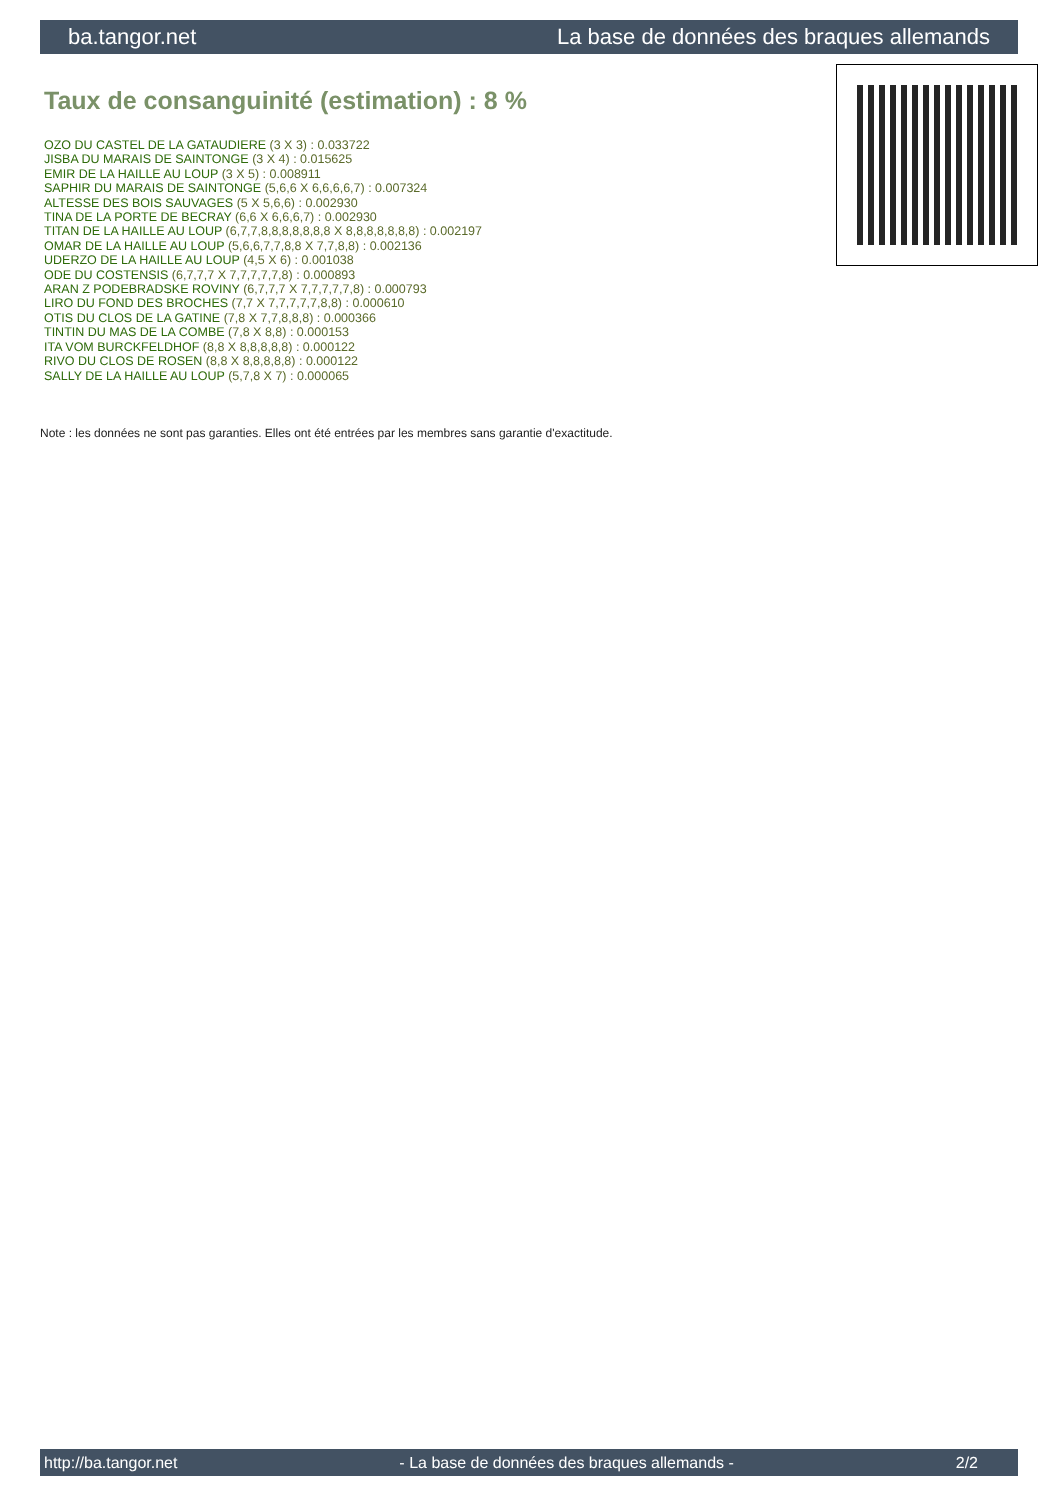ba.tangor.net La base de données des braques allemands
Taux de consanguinité (estimation) : 8 %
OZO DU CASTEL DE LA GATAUDIERE (3 X 3) : 0.033722
JISBA DU MARAIS DE SAINTONGE (3 X 4) : 0.015625
EMIR DE LA HAILLE AU LOUP (3 X 5) : 0.008911
SAPHIR DU MARAIS DE SAINTONGE (5,6,6 X 6,6,6,6,7) : 0.007324
ALTESSE DES BOIS SAUVAGES (5 X 5,6,6) : 0.002930
TINA DE LA PORTE DE BECRAY (6,6 X 6,6,6,7) : 0.002930
TITAN DE LA HAILLE AU LOUP (6,7,7,8,8,8,8,8,8,8 X 8,8,8,8,8,8,8) : 0.002197
OMAR DE LA HAILLE AU LOUP (5,6,6,7,7,8,8 X 7,7,8,8) : 0.002136
UDERZO DE LA HAILLE AU LOUP (4,5 X 6) : 0.001038
ODE DU COSTENSIS (6,7,7,7 X 7,7,7,7,7,8) : 0.000893
ARAN Z PODEBRADSKE ROVINY (6,7,7,7 X 7,7,7,7,7,8) : 0.000793
LIRO DU FOND DES BROCHES (7,7 X 7,7,7,7,7,8,8) : 0.000610
OTIS DU CLOS DE LA GATINE (7,8 X 7,7,8,8,8) : 0.000366
TINTIN DU MAS DE LA COMBE (7,8 X 8,8) : 0.000153
ITA VOM BURCKFELDHOF (8,8 X 8,8,8,8,8) : 0.000122
RIVO DU CLOS DE ROSEN (8,8 X 8,8,8,8,8) : 0.000122
SALLY DE LA HAILLE AU LOUP (5,7,8 X 7) : 0.000065
Note : les données ne sont pas garanties. Elles ont été entrées par les membres sans garantie d'exactitude.
http://ba.tangor.net - La base de données des braques allemands - 2/2